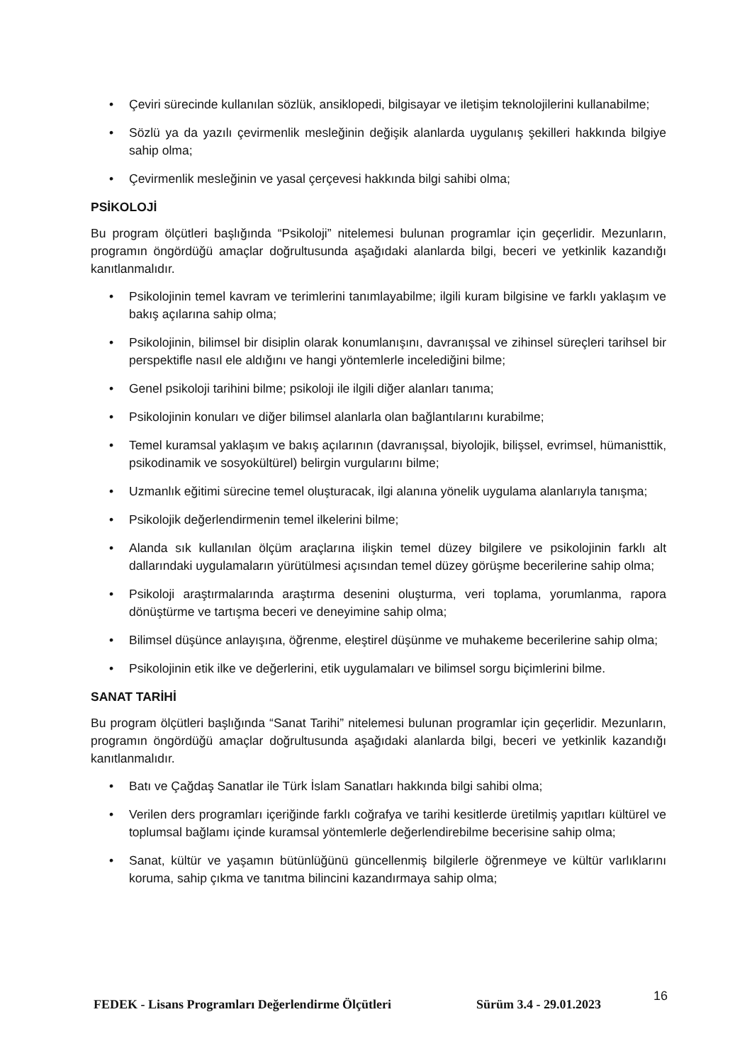• Çeviri sürecinde kullanılan sözlük, ansiklopedi, bilgisayar ve iletişim teknolojilerini kullanabilme;
• Sözlü ya da yazılı çevirmenlik mesleğinin değişik alanlarda uygulanış şekilleri hakkında bilgiye sahip olma;
• Çevirmenlik mesleğinin ve yasal çerçevesi hakkında bilgi sahibi olma;
PSİKOLOJİ
Bu program ölçütleri başlığında “Psikoloji” nitelemesi bulunan programlar için geçerlidir. Mezunların, programın öngördüğü amaçlar doğrultusunda aşağıdaki alanlarda bilgi, beceri ve yetkinlik kazandığı kanıtlanmalıdır.
• Psikolojinin temel kavram ve terimlerini tanımlayabilme; ilgili kuram bilgisine ve farklı yaklaşım ve bakış açılarına sahip olma;
• Psikolojinin, bilimsel bir disiplin olarak konumlanışını, davranışsal ve zihinsel süreçleri tarihsel bir perspektifle nasıl ele aldığını ve hangi yöntemlerle incelediğini bilme;
• Genel psikoloji tarihini bilme; psikoloji ile ilgili diğer alanları tanıma;
• Psikolojinin konuları ve diğer bilimsel alanlarla olan bağlantılarını kurabilme;
• Temel kuramsal yaklaşım ve bakış açılarının (davranışsal, biyolojik, bilişsel, evrimsel, hümanisttik, psikodinamik ve sosyokültürel) belirgin vurgularını bilme;
• Uzmanlık eğitimi sürecine temel oluşturacak, ilgi alanına yönelik uygulama alanlarıyla tanışma;
• Psikolojik değerlendirmenin temel ilkelerini bilme;
• Alanda sık kullanılan ölçüm araçlarına ilişkin temel düzey bilgilere ve psikolojinin farklı alt dallarındaki uygulamaların yürütülmesi açısından temel düzey görüşme becerilerine sahip olma;
• Psikoloji araştırmalarında araştırma desenini oluşturma, veri toplama, yorumlanma, rapora dönüştürme ve tartışma beceri ve deneyimine sahip olma;
• Bilimsel düşünce anlayışına, öğrenme, eleştirel düşünme ve muhakeme becerilerine sahip olma;
• Psikolojinin etik ilke ve değerlerini, etik uygulamaları ve bilimsel sorgu biçimlerini bilme.
SANAT TARİHİ
Bu program ölçütleri başlığında “Sanat Tarihi” nitelemesi bulunan programlar için geçerlidir. Mezunların, programın öngördüğü amaçlar doğrultusunda aşağıdaki alanlarda bilgi, beceri ve yetkinlik kazandığı kanıtlanmalıdır.
• Batı ve Çağdaş Sanatlar ile Türk İslam Sanatları hakkında bilgi sahibi olma;
• Verilen ders programları içeriğinde farklı coğrafya ve tarihi kesitlerde üretilmiş yapıtları kültürel ve toplumsal bağlamı içinde kuramsal yöntemlerle değerlendirebilme becerisine sahip olma;
• Sanat, kültür ve yaşamın bütünlüğünü güncellenmiş bilgilerle öğrenmeye ve kültür varlıklarını koruma, sahip çıkma ve tanıtma bilincini kazandırmaya sahip olma;
FEDEK - Lisans Programları Değerlendirme Ölçütleri Sürüm 3.4 - 29.01.2023 16